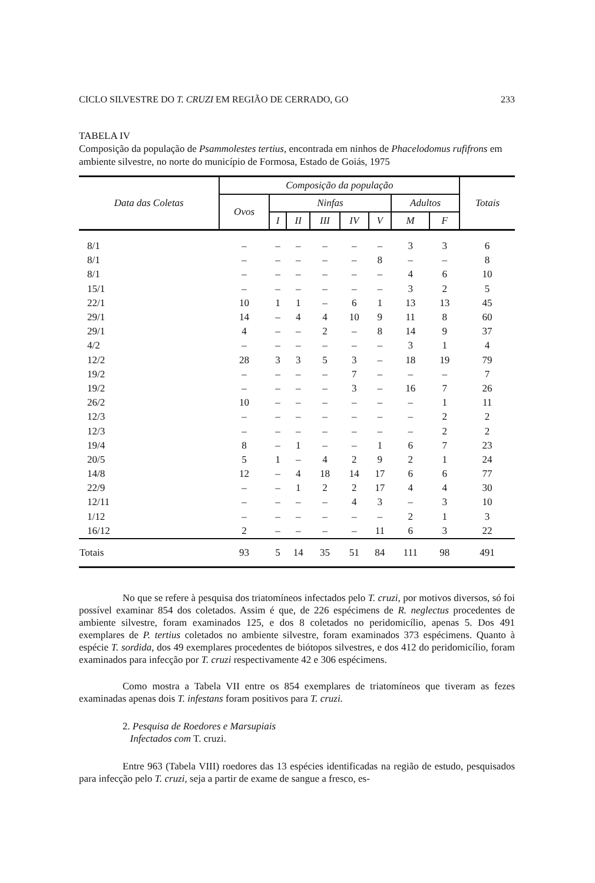CICLO SILVESTRE DO T. CRUZI EM REGIÃO DE CERRADO, GO 233
TABELA IV
Composição da população de Psammolestes tertius, encontrada em ninhos de Phacelodomus rufifrons em ambiente silvestre, no norte do município de Formosa, Estado de Goiás, 1975
| Data das Coletas | Composição da população | | | | | | | | Totais |
| --- | --- | --- | --- | --- | --- | --- | --- | --- | --- |
| | Ovos | Ninfas | | | | | Adultos | | |
| | | I | II | III | IV | V | M | F | |
| 8/1 | – | – | – | – | – | – | 3 | 3 | 6 |
| 8/1 | – | – | – | – | – | 8 | – | – | 8 |
| 8/1 | – | – | – | – | – | – | 4 | 6 | 10 |
| 15/1 | – | – | – | – | – | – | 3 | 2 | 5 |
| 22/1 | 10 | 1 | 1 | – | 6 | 1 | 13 | 13 | 45 |
| 29/1 | 14 | – | 4 | 4 | 10 | 9 | 11 | 8 | 60 |
| 29/1 | 4 | – | – | 2 | – | 8 | 14 | 9 | 37 |
| 4/2 | – | – | – | – | – | – | 3 | 1 | 4 |
| 12/2 | 28 | 3 | 3 | 5 | 3 | – | 18 | 19 | 79 |
| 19/2 | – | – | – | – | 7 | – | – | – | 7 |
| 19/2 | – | – | – | – | 3 | – | 16 | 7 | 26 |
| 26/2 | 10 | – | – | – | – | – | – | 1 | 11 |
| 12/3 | – | – | – | – | – | – | – | 2 | 2 |
| 12/3 | – | – | – | – | – | – | – | 2 | 2 |
| 19/4 | 8 | – | 1 | – | – | 1 | 6 | 7 | 23 |
| 20/5 | 5 | 1 | – | 4 | 2 | 9 | 2 | 1 | 24 |
| 14/8 | 12 | – | 4 | 18 | 14 | 17 | 6 | 6 | 77 |
| 22/9 | – | – | 1 | 2 | 2 | 17 | 4 | 4 | 30 |
| 12/11 | – | – | – | – | 4 | 3 | – | 3 | 10 |
| 1/12 | – | – | – | – | – | – | 2 | 1 | 3 |
| 16/12 | 2 | – | – | – | – | 11 | 6 | 3 | 22 |
| Totais | 93 | 5 | 14 | 35 | 51 | 84 | 111 | 98 | 491 |
No que se refere à pesquisa dos triatomíneos infectados pelo T. cruzi, por motivos diversos, só foi possível examinar 854 dos coletados. Assim é que, de 226 espécimens de R. neglectus procedentes de ambiente silvestre, foram examinados 125, e dos 8 coletados no peridomicílio, apenas 5. Dos 491 exemplares de P. tertius coletados no ambiente silvestre, foram examinados 373 espécimens. Quanto à espécie T. sordida, dos 49 exemplares procedentes de biótopos silvestres, e dos 412 do peridomicílio, foram examinados para infecção por T. cruzi respectivamente 42 e 306 espécimens.
Como mostra a Tabela VII entre os 854 exemplares de triatomíneos que tiveram as fezes examinadas apenas dois T. infestans foram positivos para T. cruzi.
2. Pesquisa de Roedores e Marsupiais
Infectados com T. cruzi.
Entre 963 (Tabela VIII) roedores das 13 espécies identificadas na região de estudo, pesquisados para infecção pelo T. cruzi, seja a partir de exame de sangue a fresco, es-